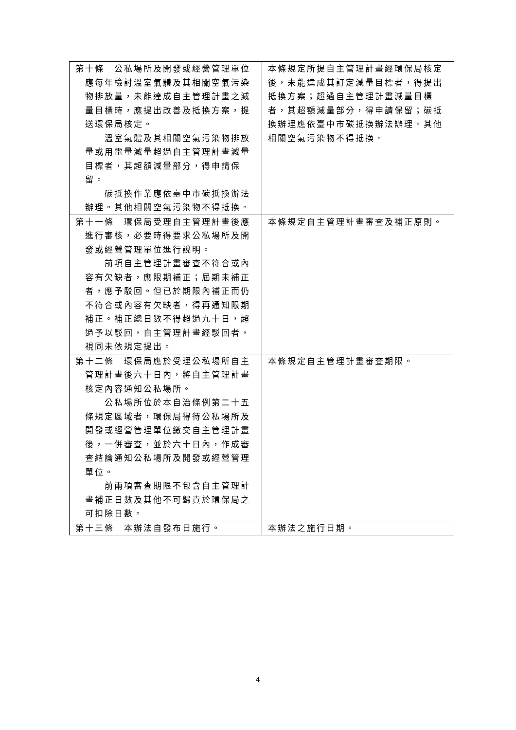| 第十條 公私場所及開發或經營管理單位應每年檢討溫室氣體及其相關空氣污染物排放量，未能達成自主管理計畫之減量目標時，應提出改善及抵換方案，提送環保局核定。 溫室氣體及其相關空氣污染物排放量或用電量減量超過自主管理計畫減量目標者，其超額減量部分，得申請保留。 碳抵換作業應依臺中市碳抵換辦法辦理。其他相關空氣污染物不得抵換。 | 本條規定所提自主管理計畫經環保局核定後，未能達成其訂定減量目標者，得提出抵換方案；超過自主管理計畫減量目標者，其超額減量部分，得申請保留；碳抵換辦理應依臺中市碳抵換辦法辦理。其他相關空氣污染物不得抵換。 |
| 第十一條 環保局受理自主管理計畫後應進行審核，必要時得要求公私場所及開發或經營管理單位進行說明。 前項自主管理計畫審查不符合或內容有欠缺者，應限期補正；屆期未補正者，應予駁回。但已於期限內補正而仍不符合或內容有欠缺者，得再通知限期補正。補正總日數不得超過九十日，超過予以駁回，自主管理計畫經駁回者，視同未依規定提出。 | 本條規定自主管理計畫審查及補正原則。 |
| 第十二條 環保局應於受理公私場所自主管理計畫後六十日內，將自主管理計畫核定內容通知公私場所。 公私場所位於本自治條例第二十五條規定區域者，環保局得待公私場所及開發或經營管理單位繳交自主管理計畫後，一併審查，並於六十日內，作成審查結論通知公私場所及開發或經營管理單位。 前兩項審查期限不包含自主管理計畫補正日數及其他不可歸責於環保局之可扣除日數。 | 本條規定自主管理計畫審查期限。 |
| 第十三條 本辦法自發布日施行。 | 本辦法之施行日期。 |
4